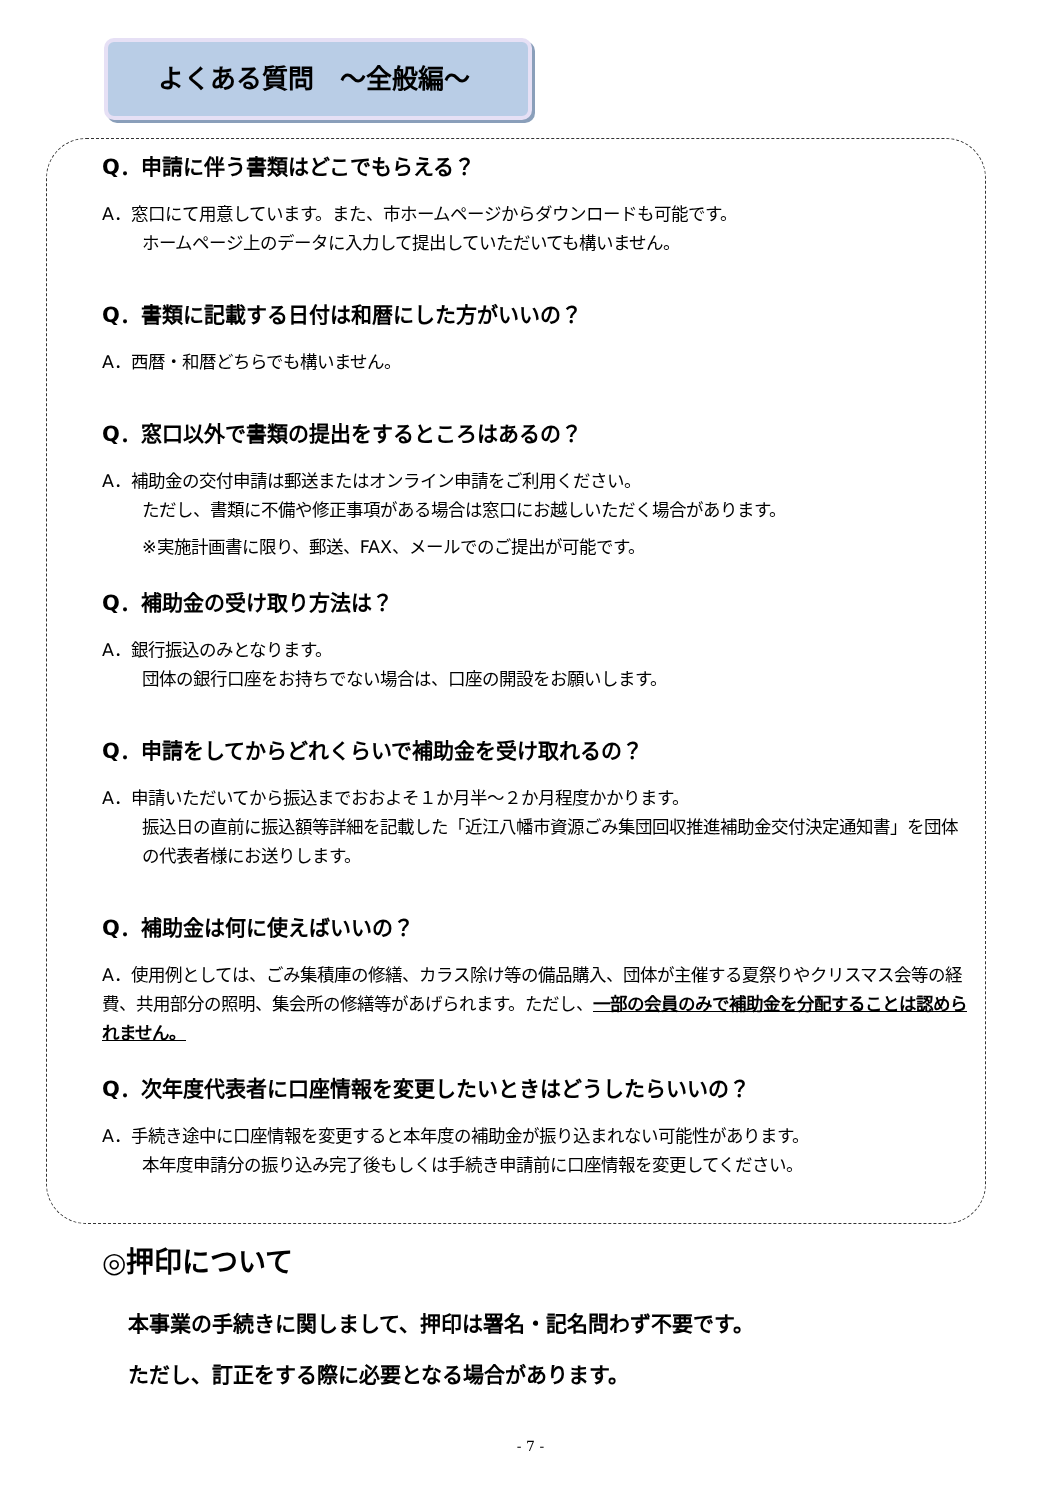よくある質問　～全般編～
Q．申請に伴う書類はどこでもらえる？
A．窓口にて用意しています。また、市ホームページからダウンロードも可能です。
ホームページ上のデータに入力して提出していただいても構いません。
Q．書類に記載する日付は和暦にした方がいいの？
A．西暦・和暦どちらでも構いません。
Q．窓口以外で書類の提出をするところはあるの？
A．補助金の交付申請は郵送またはオンライン申請をご利用ください。
ただし、書類に不備や修正事項がある場合は窓口にお越しいただく場合があります。
※実施計画書に限り、郵送、FAX、メールでのご提出が可能です。
Q．補助金の受け取り方法は？
A．銀行振込のみとなります。
団体の銀行口座をお持ちでない場合は、口座の開設をお願いします。
Q．申請をしてからどれくらいで補助金を受け取れるの？
A．申請いただいてから振込までおおよそ１か月半～２か月程度かかります。
振込日の直前に振込額等詳細を記載した「近江八幡市資源ごみ集団回収推進補助金交付決定通知書」を団体の代表者様にお送りします。
Q．補助金は何に使えばいいの？
A．使用例としては、ごみ集積庫の修繕、カラス除け等の備品購入、団体が主催する夏祭りやクリスマス会等の経費、共用部分の照明、集会所の修繕等があげられます。ただし、一部の会員のみで補助金を分配することは認められません。
Q．次年度代表者に口座情報を変更したいときはどうしたらいいの？
A．手続き途中に口座情報を変更すると本年度の補助金が振り込まれない可能性があります。
本年度申請分の振り込み完了後もしくは手続き申請前に口座情報を変更してください。
◎押印について
本事業の手続きに関しまして、押印は署名・記名問わず不要です。
ただし、訂正をする際に必要となる場合があります。
- 7 -